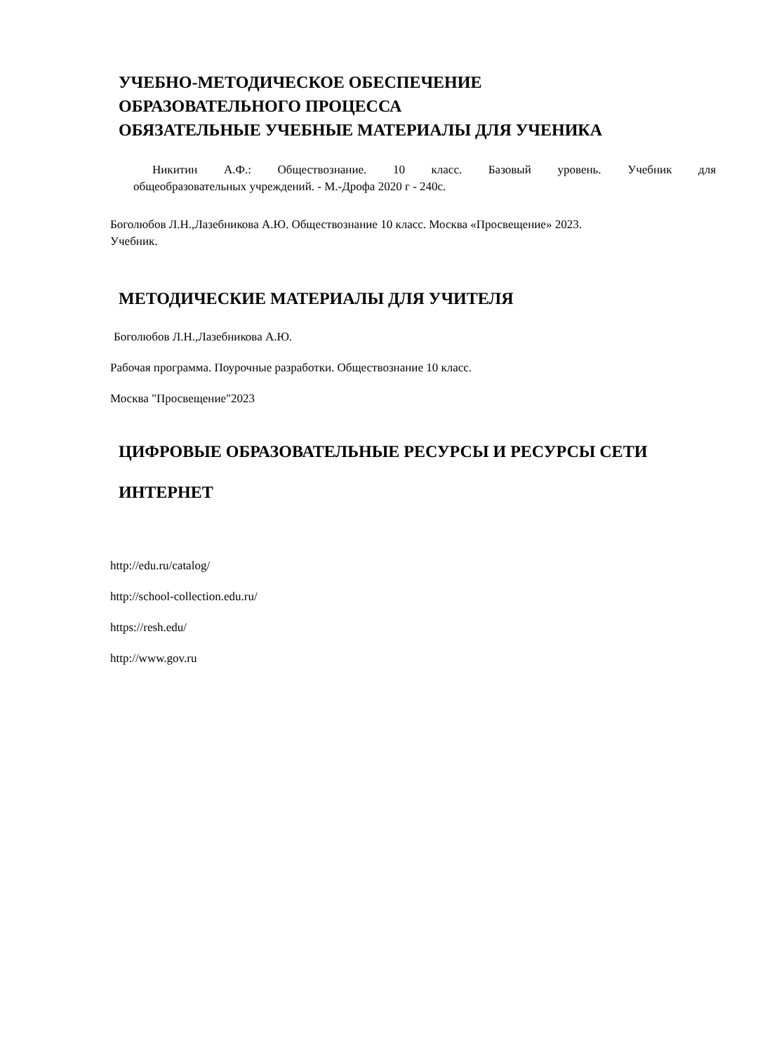УЧЕБНО-МЕТОДИЧЕСКОЕ ОБЕСПЕЧЕНИЕ
ОБРАЗОВАТЕЛЬНОГО ПРОЦЕССА
ОБЯЗАТЕЛЬНЫЕ УЧЕБНЫЕ МАТЕРИАЛЫ ДЛЯ УЧЕНИКА
Никитин А.Ф.: Обществознание. 10 класс. Базовый уровень. Учебник для
общеобразовательных учреждений. - М.-Дрофа 2020 г - 240с.
Боголюбов Л.Н.,Лазебникова А.Ю. Обществознание 10 класс. Москва «Просвещение» 2023.
Учебник.
МЕТОДИЧЕСКИЕ МАТЕРИАЛЫ ДЛЯ УЧИТЕЛЯ
Боголюбов Л.Н.,Лазебникова А.Ю.
Рабочая программа. Поурочные разработки. Обществознание 10 класс.
Москва "Просвещение"2023
ЦИФРОВЫЕ ОБРАЗОВАТЕЛЬНЫЕ РЕСУРСЫ И РЕСУРСЫ СЕТИ
ИНТЕРНЕТ
http://edu.ru/catalog/
http://school-collection.edu.ru/
https://resh.edu/
http://www.gov.ru